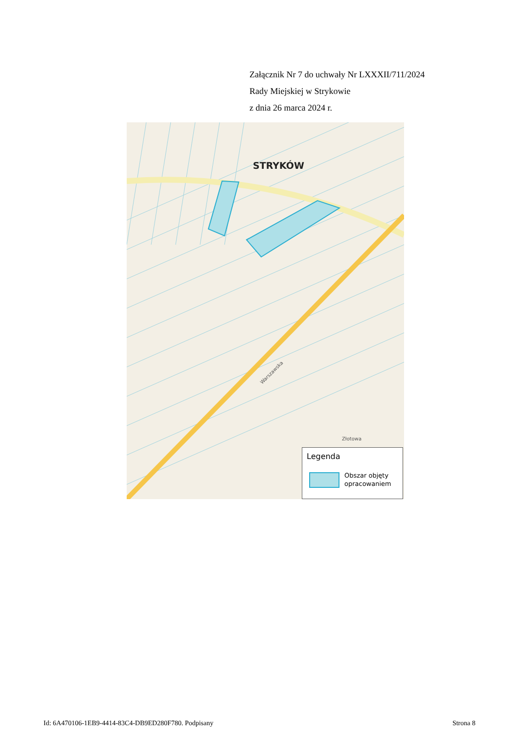Załącznik Nr 7 do uchwały Nr LXXXII/711/2024
Rady Miejskiej w Strykowie
z dnia 26 marca 2024 r.
Złotowa
Warszawska
STRYKÓW
Legenda
Obszar objęty
opracowaniem
Id: 6A470106-1EB9-4414-83C4-DB9ED280F780. Podpisany Strona 8